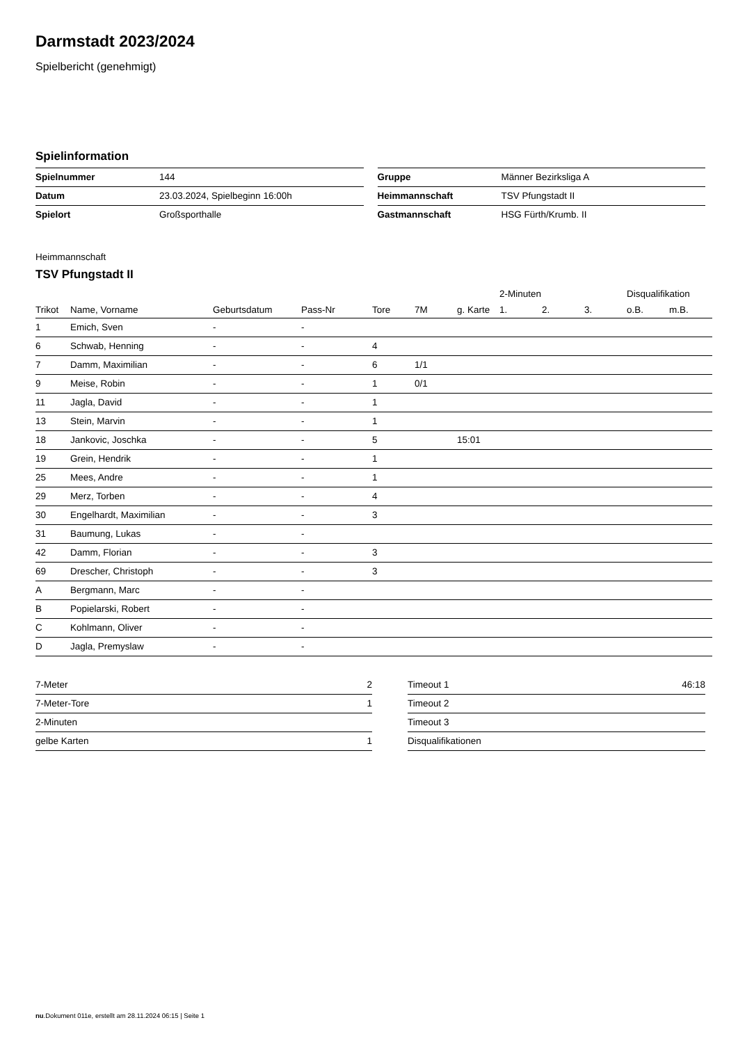Darmstadt 2023/2024
Spielbericht (genehmigt)
Spielinformation
| Spielnummer | 144 |
| Datum | 23.03.2024, Spielbeginn 16:00h |
| Spielort | Großsporthalle |
| Gruppe | Männer Bezirksliga A |
| Heimmannschaft | TSV Pfungstadt II |
| Gastmannschaft | HSG Fürth/Krumb. II |
Heimmannschaft
TSV Pfungstadt II
| | | | | | | | 2-Minuten | | | Disqualifikation | |
| --- | --- | --- | --- | --- | --- | --- | --- | --- | --- | --- | --- |
| Trikot | Name, Vorname | Geburtsdatum | Pass-Nr | Tore | 7M | g. Karte | 1. | 2. | 3. | o.B. | m.B. |
| 1 | Emich, Sven | - | - | | | | | | | | |
| 6 | Schwab, Henning | - | - | 4 | | | | | | | |
| 7 | Damm, Maximilian | - | - | 6 | 1/1 | | | | | | |
| 9 | Meise, Robin | - | - | 1 | 0/1 | | | | | | |
| 11 | Jagla, David | - | - | 1 | | | | | | | |
| 13 | Stein, Marvin | - | - | 1 | | | | | | | |
| 18 | Jankovic, Joschka | - | - | 5 | | 15:01 | | | | | |
| 19 | Grein, Hendrik | - | - | 1 | | | | | | | |
| 25 | Mees, Andre | - | - | 1 | | | | | | | |
| 29 | Merz, Torben | - | - | 4 | | | | | | | |
| 30 | Engelhardt, Maximilian | - | - | 3 | | | | | | | |
| 31 | Baumung, Lukas | - | - | | | | | | | | |
| 42 | Damm, Florian | - | - | 3 | | | | | | | |
| 69 | Drescher, Christoph | - | - | 3 | | | | | | | |
| A | Bergmann, Marc | - | - | | | | | | | | |
| B | Popielarski, Robert | - | - | | | | | | | | |
| C | Kohlmann, Oliver | - | - | | | | | | | | |
| D | Jagla, Premyslaw | - | - | | | | | | | | |
| 7-Meter | 2 |
| 7-Meter-Tore | 1 |
| 2-Minuten | |
| gelbe Karten | 1 |
| Timeout 1 | 46:18 |
| Timeout 2 | |
| Timeout 3 | |
| Disqualifikationen | |
nu.Dokument 011e, erstellt am 28.11.2024 06:15 | Seite 1